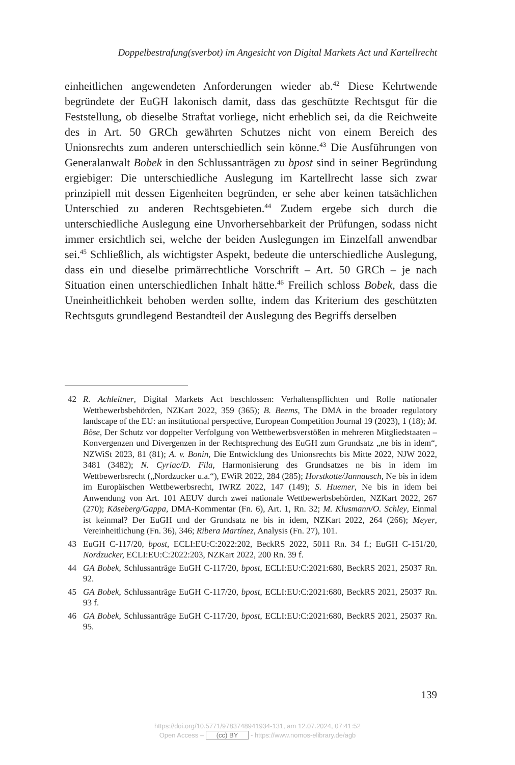Doppelbestrafung(sverbot) im Angesicht von Digital Markets Act und Kartellrecht
einheitlichen angewendeten Anforderungen wieder ab.<sup>42</sup> Diese Kehrtwende begründete der EuGH lakonisch damit, dass das geschützte Rechtsgut für die Feststellung, ob dieselbe Straftat vorliege, nicht erheblich sei, da die Reichweite des in Art. 50 GRCh gewährten Schutzes nicht von einem Bereich des Unionsrechts zum anderen unterschiedlich sein könne.<sup>43</sup> Die Ausführungen von Generalanwalt Bobek in den Schlussanträgen zu bpost sind in seiner Begründung ergiebiger: Die unterschiedliche Auslegung im Kartellrecht lasse sich zwar prinzipiell mit dessen Eigenheiten begründen, er sehe aber keinen tatsächlichen Unterschied zu anderen Rechtsgebieten.<sup>44</sup> Zudem ergebe sich durch die unterschiedliche Auslegung eine Unvorhersehbarkeit der Prüfungen, sodass nicht immer ersichtlich sei, welche der beiden Auslegungen im Einzelfall anwendbar sei.<sup>45</sup> Schließlich, als wichtigster Aspekt, bedeute die unterschiedliche Auslegung, dass ein und dieselbe primärrechtliche Vorschrift – Art. 50 GRCh – je nach Situation einen unterschiedlichen Inhalt hätte.<sup>46</sup> Freilich schloss Bobek, dass die Uneinheitlichkeit behoben werden sollte, indem das Kriterium des geschützten Rechtsguts grundlegend Bestandteil der Auslegung des Begriffs derselben
42 R. Achleitner, Digital Markets Act beschlossen: Verhaltenspflichten und Rolle nationaler Wettbewerbsbehörden, NZKart 2022, 359 (365); B. Beems, The DMA in the broader regulatory landscape of the EU: an institutional perspective, European Competition Journal 19 (2023), 1 (18); M. Böse, Der Schutz vor doppelter Verfolgung von Wettbewerbsverstößen in mehreren Mitgliedstaaten – Konvergenzen und Divergenzen in der Rechtsprechung des EuGH zum Grundsatz „ne bis in idem“, NZWiSt 2023, 81 (81); A. v. Bonin, Die Entwicklung des Unionsrechts bis Mitte 2022, NJW 2022, 3481 (3482); N. Cyriac/D. Fila, Harmonisierung des Grundsatzes ne bis in idem im Wettbewerbsrecht („Nordzucker u.a.“), EWiR 2022, 284 (285); Horstkotte/Jannausch, Ne bis in idem im Europäischen Wettbewerbsrecht, IWRZ 2022, 147 (149); S. Huemer, Ne bis in idem bei Anwendung von Art. 101 AEUV durch zwei nationale Wettbewerbsbehörden, NZKart 2022, 267 (270); Käseberg/Gappa, DMA-Kommentar (Fn. 6), Art. 1, Rn. 32; M. Klusmann/O. Schley, Einmal ist keinmal? Der EuGH und der Grundsatz ne bis in idem, NZKart 2022, 264 (266); Meyer, Vereinheitlichung (Fn. 36), 346; Ribera Martínez, Analysis (Fn. 27), 101.
43 EuGH C-117/20, bpost, ECLI:EU:C:2022:202, BeckRS 2022, 5011 Rn. 34 f.; EuGH C-151/20, Nordzucker, ECLI:EU:C:2022:203, NZKart 2022, 200 Rn. 39 f.
44 GA Bobek, Schlussanträge EuGH C-117/20, bpost, ECLI:EU:C:2021:680, BeckRS 2021, 25037 Rn. 92.
45 GA Bobek, Schlussanträge EuGH C-117/20, bpost, ECLI:EU:C:2021:680, BeckRS 2021, 25037 Rn. 93 f.
46 GA Bobek, Schlussanträge EuGH C-117/20, bpost, ECLI:EU:C:2021:680, BeckRS 2021, 25037 Rn. 95.
139
https://doi.org/10.5771/9783748941934-131, am 12.07.2024, 07:41:52
Open Access – (cc) BY - https://www.nomos-elibrary.de/agb